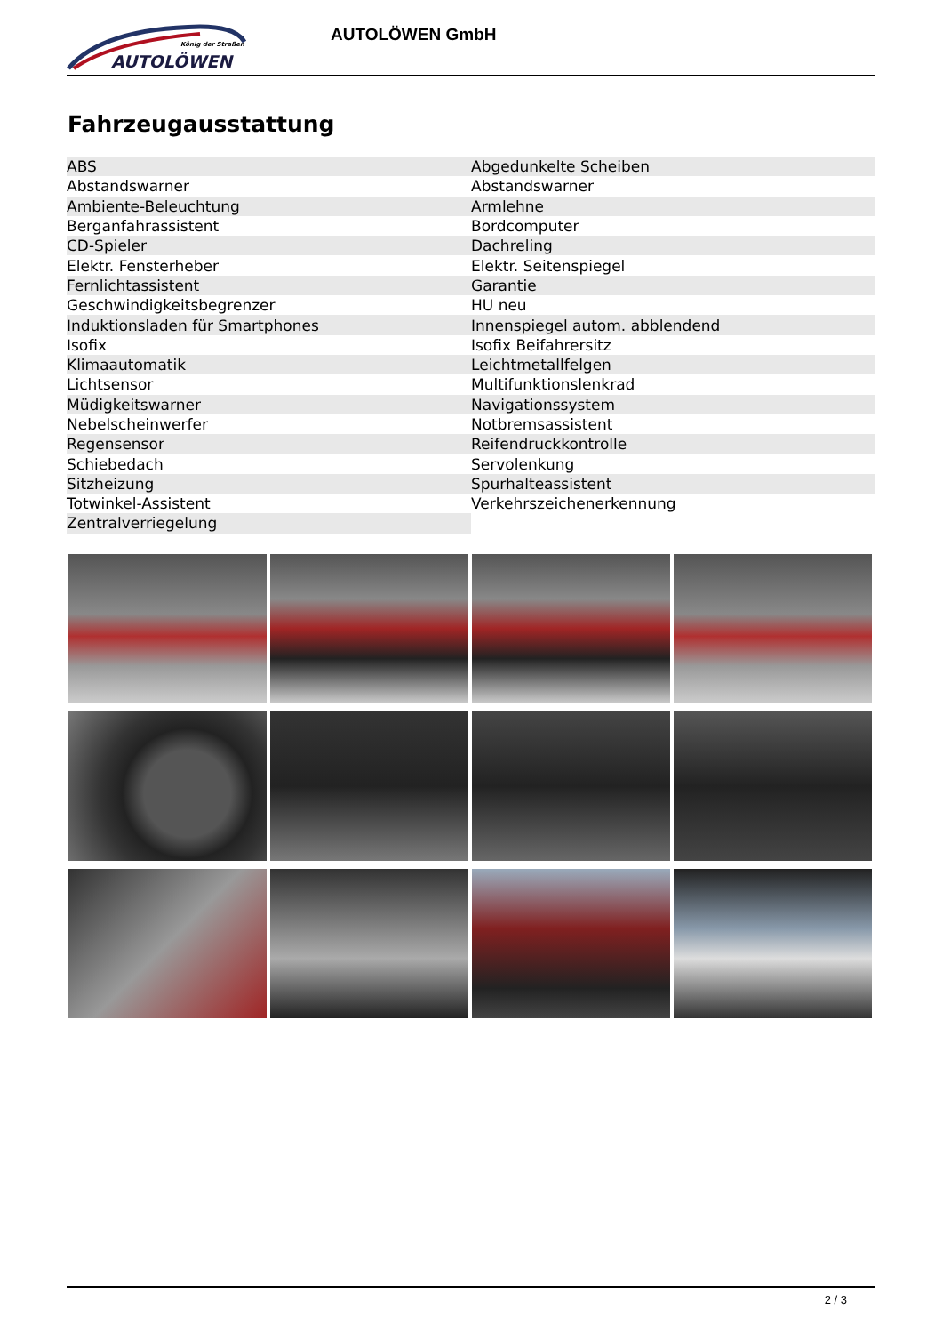König der Straßen
AUTOLÖWEN
AUTOLÖWEN GmbH
Fahrzeugausstattung
| ABS | Abgedunkelte Scheiben |
| Abstandswarner | Abstandswarner |
| Ambiente-Beleuchtung | Armlehne |
| Berganfahrassistent | Bordcomputer |
| CD-Spieler | Dachreling |
| Elektr. Fensterheber | Elektr. Seitenspiegel |
| Fernlichtassistent | Garantie |
| Geschwindigkeitsbegrenzer | HU neu |
| Induktionsladen für Smartphones | Innenspiegel autom. abblendend |
| Isofix | Isofix Beifahrersitz |
| Klimaautomatik | Leichtmetallfelgen |
| Lichtsensor | Multifunktionslenkrad |
| Müdigkeitswarner | Navigationssystem |
| Nebelscheinwerfer | Notbremsassistent |
| Regensensor | Reifendruckkontrolle |
| Schiebedach | Servolenkung |
| Sitzheizung | Spurhalteassistent |
| Totwinkel-Assistent | Verkehrszeichenerkennung |
| Zentralverriegelung | |
2 / 3